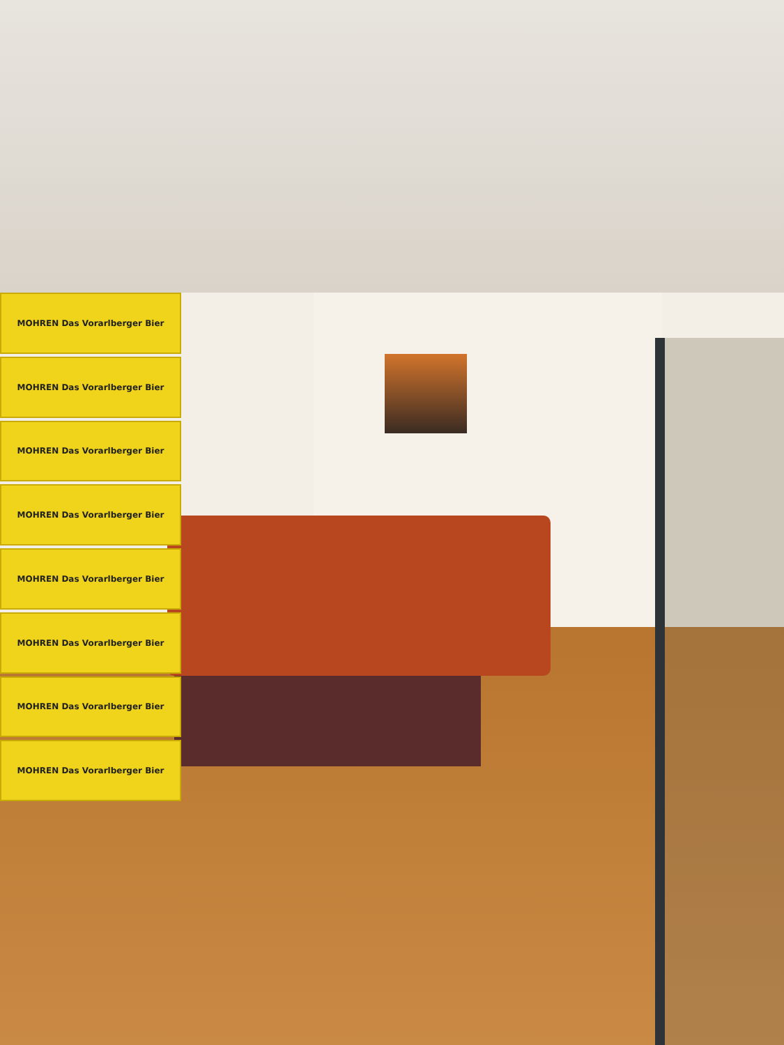MOHREN Das Vorarlberger Bier
MOHREN Das Vorarlberger Bier
MOHREN Das Vorarlberger Bier
MOHREN Das Vorarlberger Bier
MOHREN Das Vorarlberger Bier
MOHREN Das Vorarlberger Bier
MOHREN Das Vorarlberger Bier
MOHREN Das Vorarlberger Bier